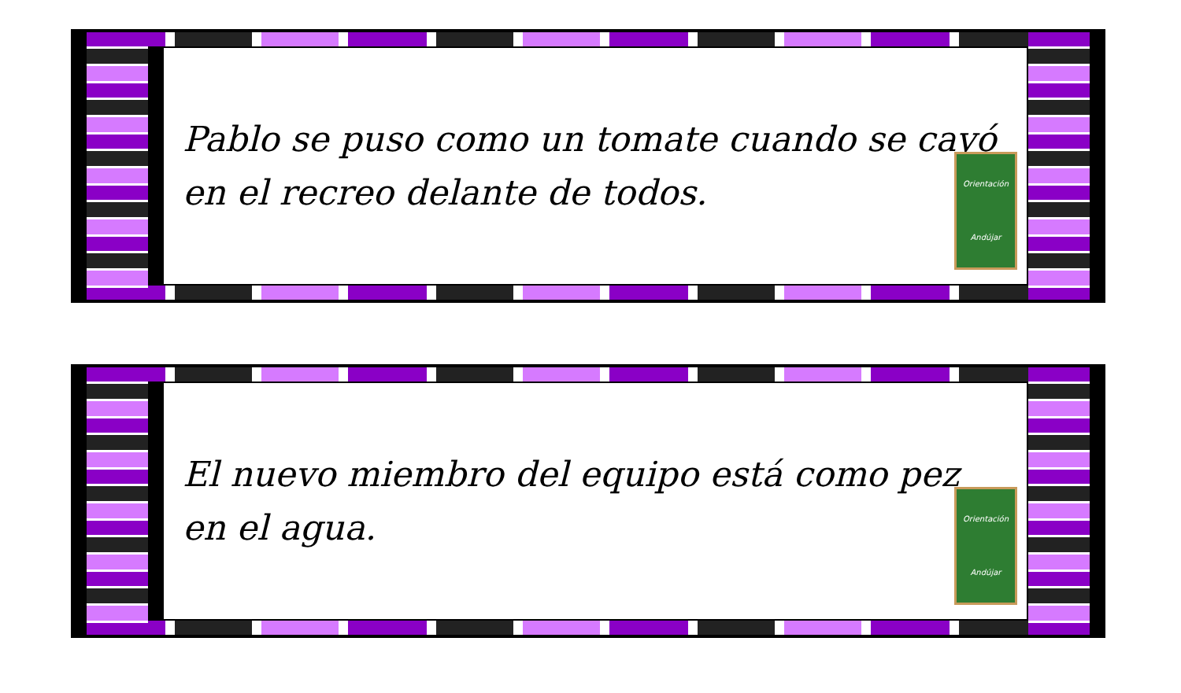Pablo se puso como un tomate cuando se cayó en el recreo delante de todos.
Orientación
Andújar
El nuevo miembro del equipo está como pez en el agua.
Orientación
Andújar